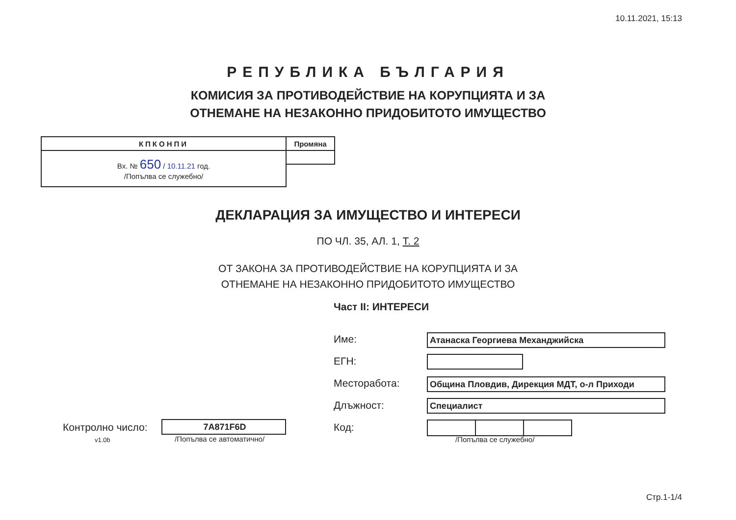10.11.2021, 15:13
РЕПУБЛИКА БЪЛГАРИЯ
КОМИСИЯ ЗА ПРОТИВОДЕЙСТВИЕ НА КОРУПЦИЯТА И ЗА
ОТНЕМАНЕ НА НЕЗАКОННО ПРИДОБИТОТО ИМУЩЕСТВО
| КПКОНПИ | Промяна |
| Вх. № 650 / 10.11.21 год. /Попълва се служебно/ | |
ДЕКЛАРАЦИЯ ЗА ИМУЩЕСТВО И ИНТЕРЕСИ
ПО ЧЛ. 35, АЛ. 1, Т. 2
ОТ ЗАКОНА ЗА ПРОТИВОДЕЙСТВИЕ НА КОРУПЦИЯТА И ЗА
ОТНЕМАНЕ НА НЕЗАКОННО ПРИДОБИТОТО ИМУЩЕСТВО
Част II: ИНТЕРЕСИ
Име: Атанаска Георгиева Механджийска
ЕГН:
Месторабота: Община Пловдив, Дирекция МДТ, о-л Приходи
Длъжност: Специалист
Код:
/Попълва се служебно/
Контролно число:
v1.0b
7A871F6D
/Попълва се автоматично/
Стр.1-1/4